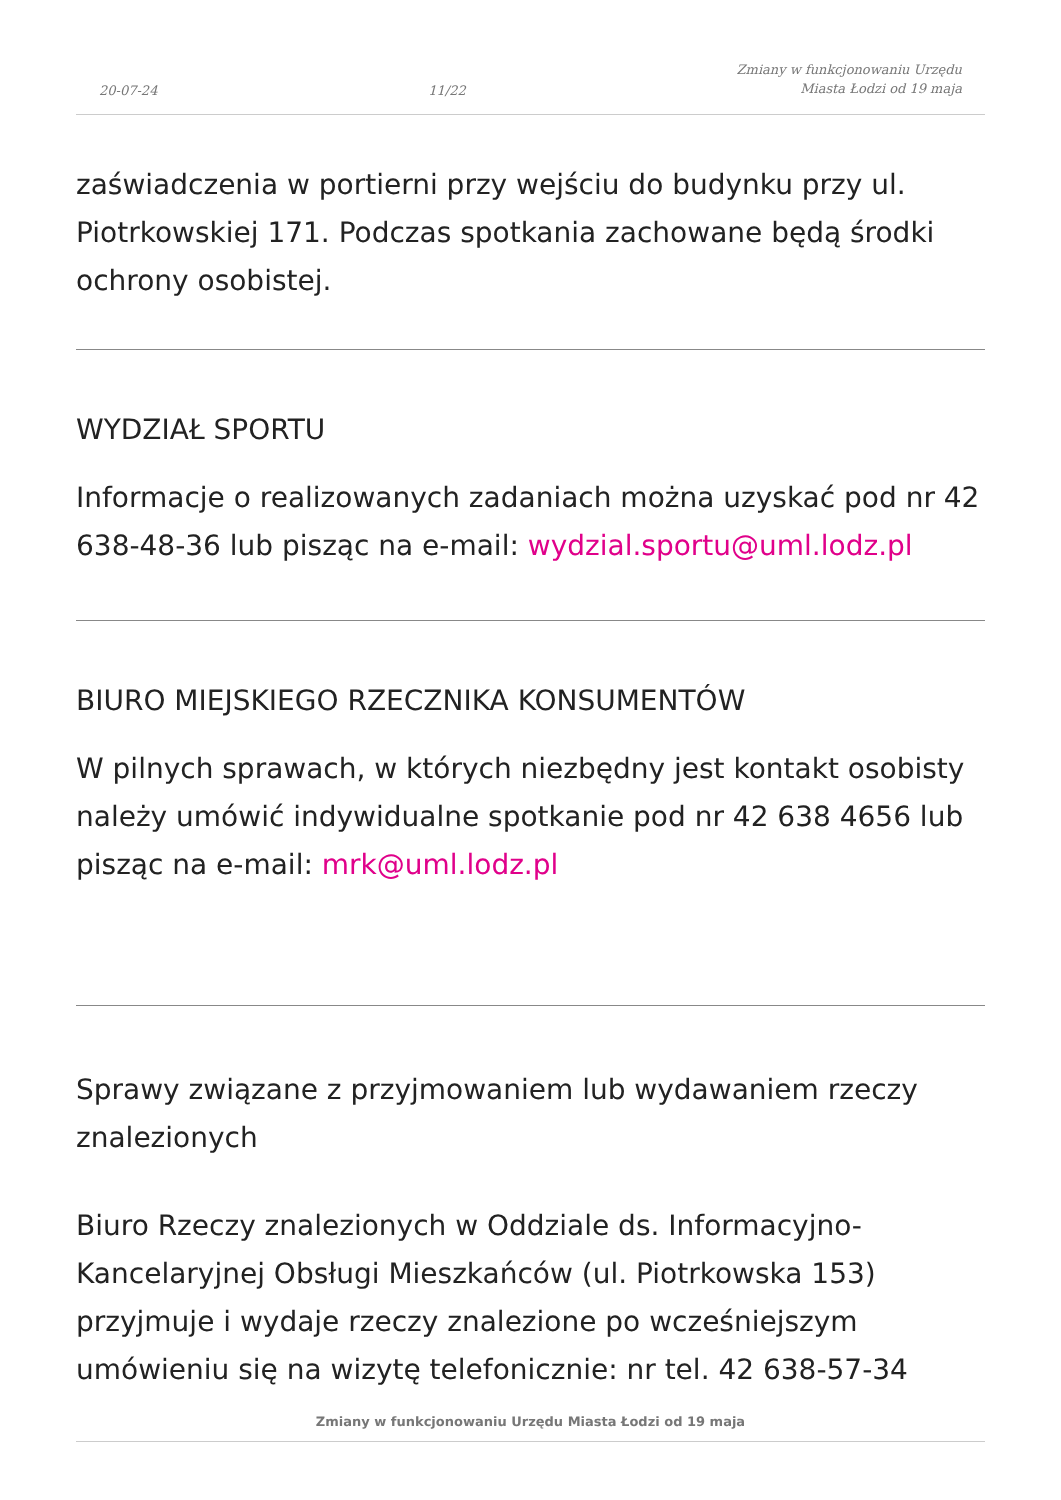20-07-24 11/22 Zmiany w funkcjonowaniu Urzędu
Miasta Łodzi od 19 maja
zaświadczenia w portierni przy wejściu do budynku przy ul. Piotrkowskiej 171. Podczas spotkania zachowane będą środki ochrony osobistej.
WYDZIAŁ SPORTU
Informacje o realizowanych zadaniach można uzyskać pod nr 42 638-48-36 lub pisząc na e-mail: wydzial.sportu@uml.lodz.pl
BIURO MIEJSKIEGO RZECZNIKA KONSUMENTÓW
W pilnych sprawach, w których niezbędny jest kontakt osobisty należy umówić indywidualne spotkanie pod nr 42 638 4656 lub pisząc na e-mail: mrk@uml.lodz.pl
Sprawy związane z przyjmowaniem lub wydawaniem rzeczy znalezionych
Biuro Rzeczy znalezionych w Oddziale ds. Informacyjno-Kancelaryjnej Obsługi Mieszkańców (ul. Piotrkowska 153) przyjmuje i wydaje rzeczy znalezione po wcześniejszym umówieniu się na wizytę telefonicznie: nr tel. 42 638-57-34
Zmiany w funkcjonowaniu Urzędu Miasta Łodzi od 19 maja